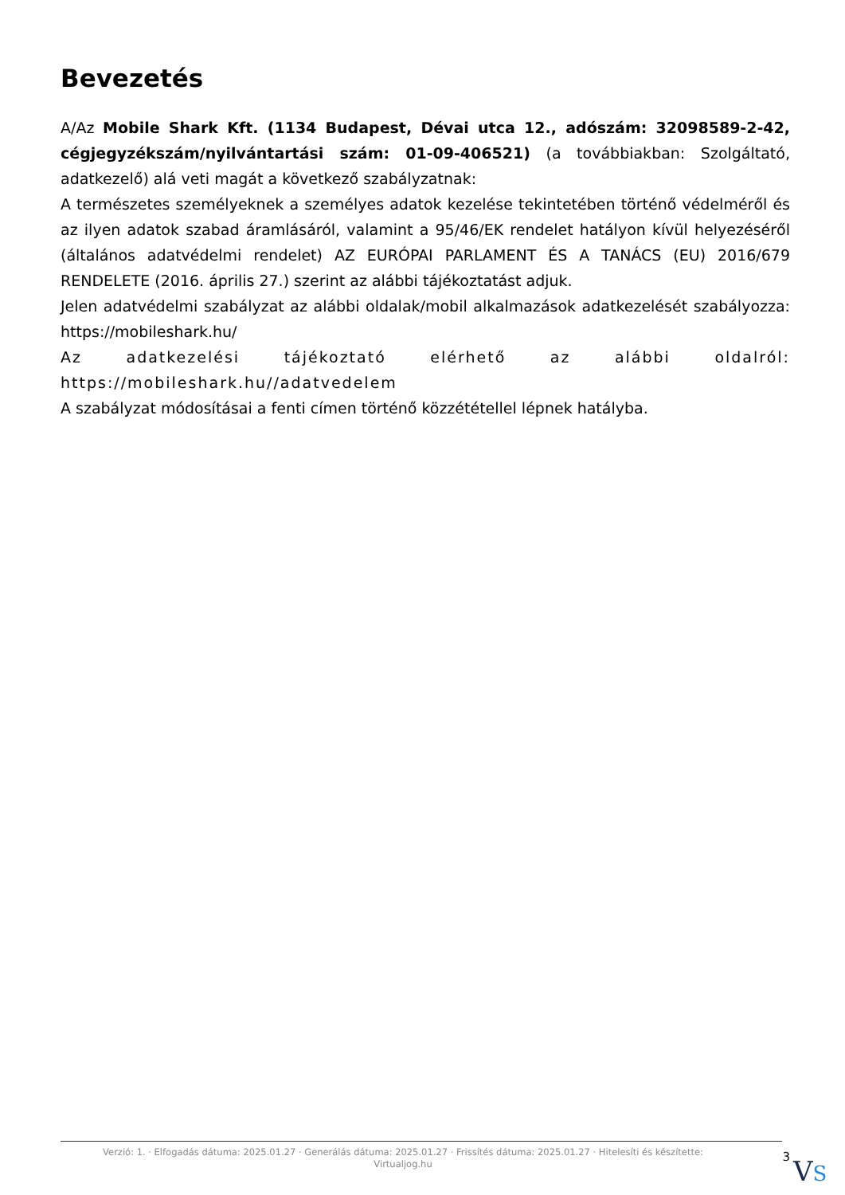Bevezetés
A/Az Mobile Shark Kft. (1134 Budapest, Dévai utca 12., adószám: 32098589-2-42, cégjegyzékszám/nyilvántartási szám: 01-09-406521) (a továbbiakban: Szolgáltató, adatkezelő) alá veti magát a következő szabályzatnak:
A természetes személyeknek a személyes adatok kezelése tekintetében történő védelméről és az ilyen adatok szabad áramlásáról, valamint a 95/46/EK rendelet hatályon kívül helyezéséről (általános adatvédelmi rendelet) AZ EURÓPAI PARLAMENT ÉS A TANÁCS (EU) 2016/679 RENDELETE (2016. április 27.) szerint az alábbi tájékoztatást adjuk.
Jelen adatvédelmi szabályzat az alábbi oldalak/mobil alkalmazások adatkezelését szabályozza: https://mobileshark.hu/
Az adatkezelési tájékoztató elérhető az alábbi oldalról: https://mobileshark.hu//adatvedelem
A szabályzat módosításai a fenti címen történő közzététellel lépnek hatályba.
Verzió: 1. · Elfogadás dátuma: 2025.01.27 · Generálás dátuma: 2025.01.27 · Frissítés dátuma: 2025.01.27 · Hitelesíti és készítette: Virtualjog.hu
3
VS